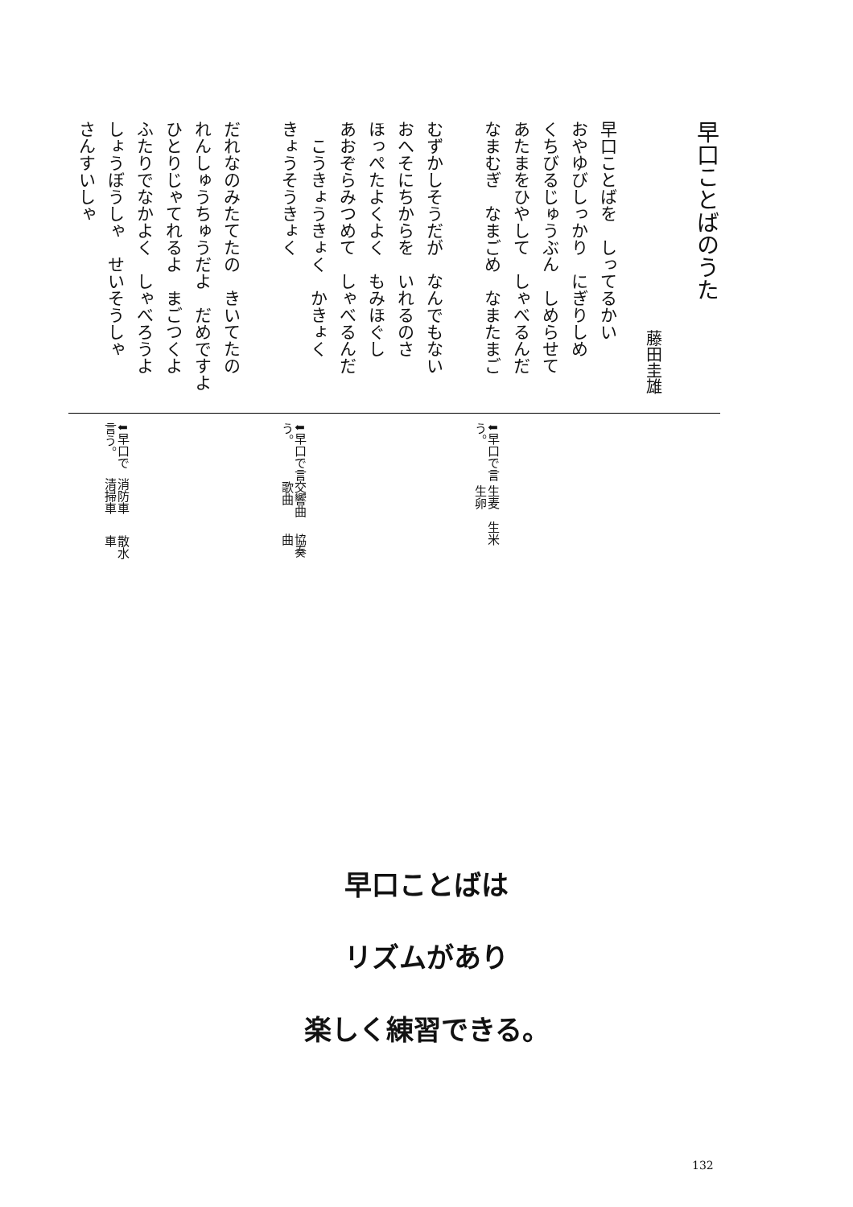早口ことばのうた
藤田圭雄
早口ことばを　しってるかい
おやゆびしっかり　にぎりしめ
くちびるじゅうぶん　しめらせて
あたまをひやして　しゃべるんだ
なまむぎ　なまごめ　なまたまご
むずかしそうだが　なんでもない
おへそにちからを　いれるのさ
ほっぺたよくよく　もみほぐし
あおぞらみつめて　しゃべるんだ
　こうきょうきょく　かきょく
きょうそうきょく
だれなのみたてたの　きいてたの
れんしゅうちゅうだよ　だめですよ
ひとりじゃてれるよ　まごつくよ
ふたりでなかよく　しゃべろうよ
しょうぼうしゃ　せいそうしゃ
さんすいしゃ
⬇早口で言う。
生麦　生米　生卵
⬇早口で言う。
交響曲　歌曲
協奏曲
⬇早口で言う。
消防車　清掃車
散水車
早口ことばは
リズムがあり
楽しく練習できる。
132